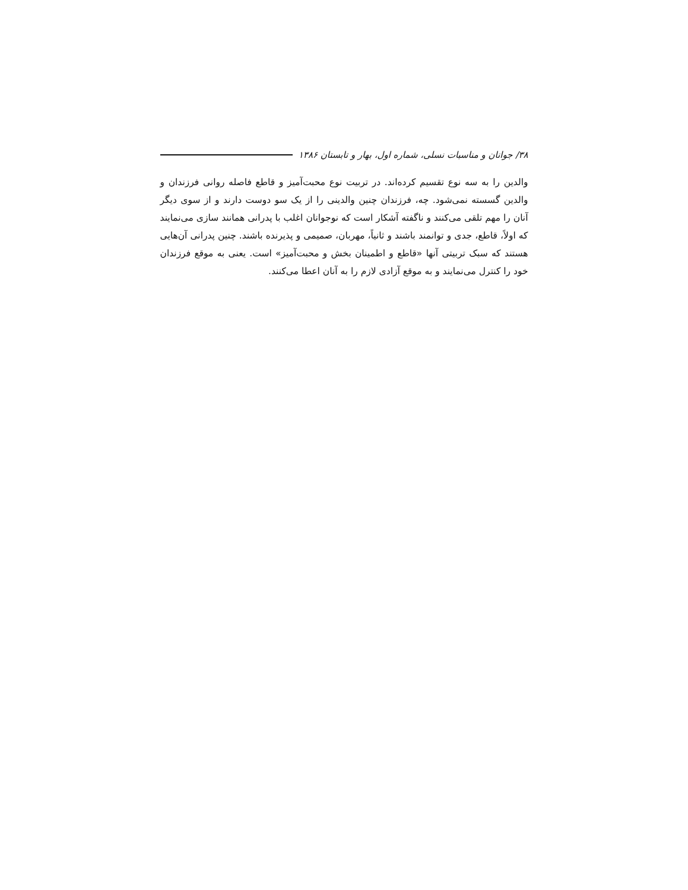۳۸/ جوانان و مناسبات نسلی، شماره اول، بهار و تابستان ۱۳۸۶
والدین را به سه نوع تقسیم کرده‌اند. در تربیت نوع محبت‌آمیز و قاطع فاصله روانی فرزندان و والدین گسسته نمی‌شود. چه، فرزندان چنین والدینی را از یک سو دوست دارند و از سوی دیگر آنان را مهم تلقی می‌کنند و ناگفته آشکار است که نوجوانان اغلب با پدرانی همانند سازی می‌نمایند که اولاً، قاطع، جدی و توانمند باشند و ثانیاً، مهربان، صمیمی و پذیرنده باشند. چنین پدرانی آن‌هایی هستند که سبک تربیتی آنها «قاطع و اطمینان بخش و محبت‌آمیز» است. یعنی به موقع فرزندان خود را کنترل می‌نمایند و به موقع آزادی لازم را به آنان اعطا می‌کنند.